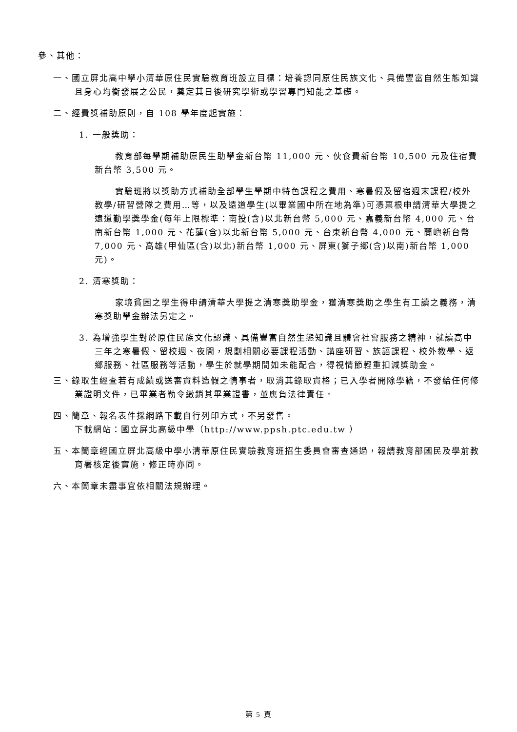參、其他：
一、國立屏北高中學小清華原住民實驗教育班設立目標：培養認同原住民族文化、具備豐富自然生態知識且身心均衡發展之公民，奠定其日後研究學術或學習專門知能之基礎。
二、經費獎補助原則，自 108 學年度起實施：
1. 一般獎助：
教育部每學期補助原民生助學金新台幣 11,000 元、伙食費新台幣 10,500 元及住宿費新台幣 3,500 元。
實驗班將以獎助方式補助全部學生學期中特色課程之費用、寒暑假及留宿週末課程/校外教學/研習營隊之費用…等，以及遠道學生(以畢業國中所在地為準)可憑票根申請清華大學提之遠道勤學獎學金(每年上限標準：南投(含)以北新台幣 5,000 元、嘉義新台幣 4,000 元、台南新台幣 1,000 元、花蓮(含)以北新台幣 5,000 元、台東新台幣 4,000 元、蘭嶼新台幣 7,000 元、高雄(甲仙區(含)以北)新台幣 1,000 元、屏東(獅子鄉(含)以南)新台幣 1,000 元)。
2. 清寒獎助：
家境貧困之學生得申請清華大學提之清寒獎助學金，獲清寒獎助之學生有工讀之義務，清寒獎助學金辦法另定之。
3. 為增強學生對於原住民族文化認識、具備豐富自然生態知識且體會社會服務之精神，就讀高中三年之寒暑假、留校週、夜間，規劃相關必要課程活動、講座研習、族語課程、校外教學、返鄉服務、社區服務等活動，學生於就學期間如未能配合，得視情節輕重扣減獎助金。
三、錄取生經查若有成績或送審資料造假之情事者，取消其錄取資格；已入學者開除學籍，不發給任何修業證明文件，已畢業者勒令繳銷其畢業證書，並應負法律責任。
四、簡章、報名表件採網路下載自行列印方式，不另發售。
下載網站：國立屏北高級中學（http://www.ppsh.ptc.edu.tw ）
五、本簡章經國立屏北高級中學小清華原住民實驗教育班招生委員會審查通過，報請教育部國民及學前教育署核定後實施，修正時亦同。
六、本簡章未盡事宜依相關法規辦理。
第 5 頁